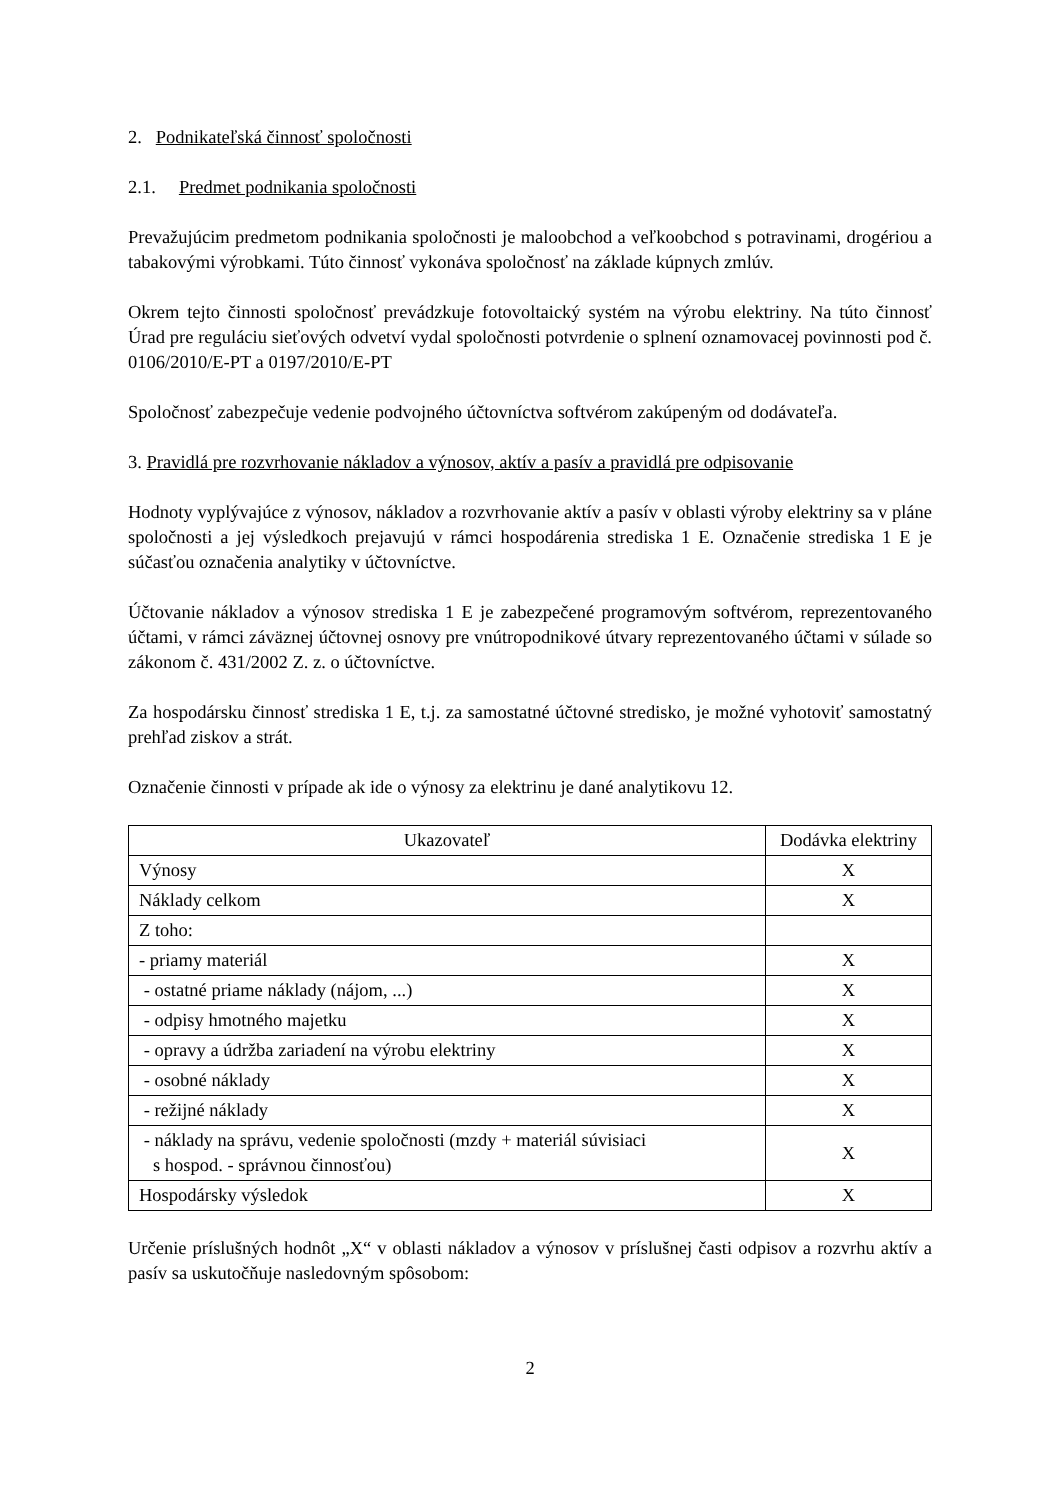2. Podnikateľská činnosť spoločnosti
2.1. Predmet podnikania spoločnosti
Prevažujúcim predmetom podnikania spoločnosti je maloobchod a veľkoobchod s potravinami, drogériou a tabakovými výrobkami. Túto činnosť vykonáva spoločnosť na základe kúpnych zmlúv.
Okrem tejto činnosti spoločnosť prevádzkuje fotovoltaický systém na výrobu elektriny. Na túto činnosť Úrad pre reguláciu sieťových odvetví vydal spoločnosti potvrdenie o splnení oznamovacej povinnosti pod č. 0106/2010/E-PT a 0197/2010/E-PT
Spoločnosť zabezpečuje vedenie podvojného účtovníctva softvérom zakúpeným od dodávateľa.
3. Pravidlá pre rozvrhovanie nákladov a výnosov, aktív a pasív a pravidlá pre odpisovanie
Hodnoty vyplývajúce z výnosov, nákladov a rozvrhovanie aktív a pasív v oblasti výroby elektriny sa v pláne spoločnosti a jej výsledkoch prejavujú v rámci hospodárenia strediska 1 E. Označenie strediska 1 E je súčasťou označenia analytiky v účtovníctve.
Účtovanie nákladov a výnosov strediska 1 E je zabezpečené programovým softvérom, reprezentovaného účtami, v rámci záväznej účtovnej osnovy pre vnútropodnikové útvary reprezentovaného účtami v súlade so zákonom č. 431/2002 Z. z. o účtovníctve.
Za hospodársku činnosť strediska 1 E, t.j. za samostatné účtovné stredisko, je možné vyhotoviť samostatný prehľad ziskov a strát.
Označenie činnosti v prípade ak ide o výnosy za elektrinu je dané analytikovu 12.
| Ukazovateľ | Dodávka elektriny |
| --- | --- |
| Výnosy | X |
| Náklady celkom | X |
| Z toho: | |
| - priamy materiál | X |
| - ostatné priame náklady (nájom, ...) | X |
| - odpisy hmotného majetku | X |
| - opravy a údržba zariadení na výrobu elektriny | X |
| - osobné náklady | X |
| - režijné náklady | X |
| - náklady na správu, vedenie spoločnosti (mzdy + materiál súvisiaci s hospod. - správnou činnosťou) | X |
| Hospodársky výsledok | X |
Určenie príslušných hodnôt „X“ v oblasti nákladov a výnosov v príslušnej časti odpisov a rozvrhu aktív a pasív sa uskutočňuje nasledovným spôsobom:
2